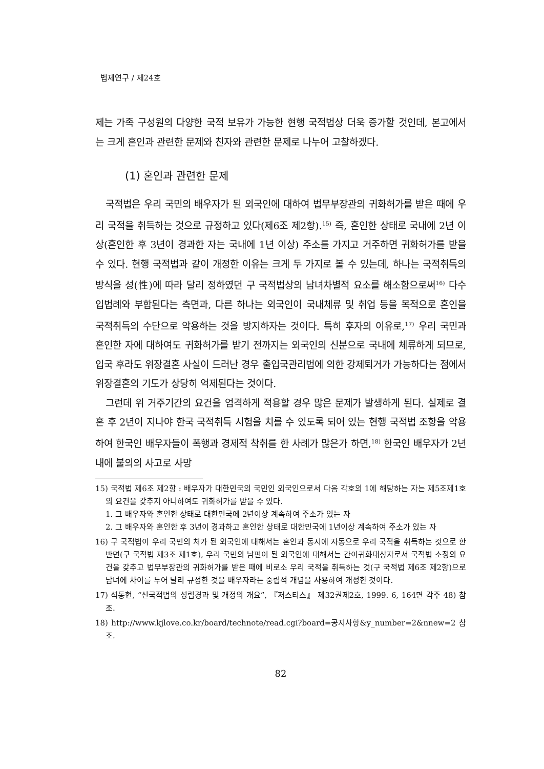법제연구 / 제24호
제는 가족 구성원의 다양한 국적 보유가 가능한 현행 국적법상 더욱 증가할 것인데, 본고에서는 크게 혼인과 관련한 문제와 친자와 관련한 문제로 나누어 고찰하겠다.
(1) 혼인과 관련한 문제
국적법은 우리 국민의 배우자가 된 외국인에 대하여 법무부장관의 귀화허가를 받은 때에 우리 국적을 취득하는 것으로 규정하고 있다(제6조 제2항).<sup>15)</sup> 즉, 혼인한 상태로 국내에 2년 이상(혼인한 후 3년이 경과한 자는 국내에 1년 이상) 주소를 가지고 거주하면 귀화허가를 받을 수 있다. 현행 국적법과 같이 개정한 이유는 크게 두 가지로 볼 수 있는데, 하나는 국적취득의 방식을 성(性)에 따라 달리 정하였던 구 국적법상의 남녀차별적 요소를 해소함으로써<sup>16)</sup> 다수 입법례와 부합된다는 측면과, 다른 하나는 외국인이 국내체류 및 취업 등을 목적으로 혼인을 국적취득의 수단으로 악용하는 것을 방지하자는 것이다. 특히 후자의 이유로,<sup>17)</sup> 우리 국민과 혼인한 자에 대하여도 귀화허가를 받기 전까지는 외국인의 신분으로 국내에 체류하게 되므로, 입국 후라도 위장결혼 사실이 드러난 경우 출입국관리법에 의한 강제퇴거가 가능하다는 점에서 위장결혼의 기도가 상당히 억제된다는 것이다.
그런데 위 거주기간의 요건을 엄격하게 적용할 경우 많은 문제가 발생하게 된다. 실제로 결혼 후 2년이 지나야 한국 국적취득 시험을 치를 수 있도록 되어 있는 현행 국적법 조항을 악용하여 한국인 배우자들이 폭행과 경제적 착취를 한 사례가 많은가 하면,<sup>18)</sup> 한국인 배우자가 2년 내에 불의의 사고로 사망
15) 국적법 제6조 제2항 : 배우자가 대한민국의 국민인 외국인으로서 다음 각호의 1에 해당하는 자는 제5조제1호의 요건을 갖추지 아니하여도 귀화허가를 받을 수 있다.
1. 그 배우자와 혼인한 상태로 대한민국에 2년이상 계속하여 주소가 있는 자
2. 그 배우자와 혼인한 후 3년이 경과하고 혼인한 상태로 대한민국에 1년이상 계속하여 주소가 있는 자
16) 구 국적법이 우리 국민의 처가 된 외국인에 대해서는 혼인과 동시에 자동으로 우리 국적을 취득하는 것으로 한 반면(구 국적법 제3조 제1호), 우리 국민의 남편이 된 외국인에 대해서는 간이귀화대상자로서 국적법 소정의 요건을 갖추고 법무부장관의 귀화허가를 받은 때에 비로소 우리 국적을 취득하는 것(구 국적법 제6조 제2항)으로 남녀에 차이를 두어 달리 규정한 것을 배우자라는 중립적 개념을 사용하여 개정한 것이다.
17) 석동현, “신국적법의 성립경과 및 개정의 개요”, 『저스티스』 제32권제2호, 1999. 6, 164면 각주 48) 참조.
18) http://www.kjlove.co.kr/board/technote/read.cgi?board=공지사항&y_number=2&nnew=2 참조.
82